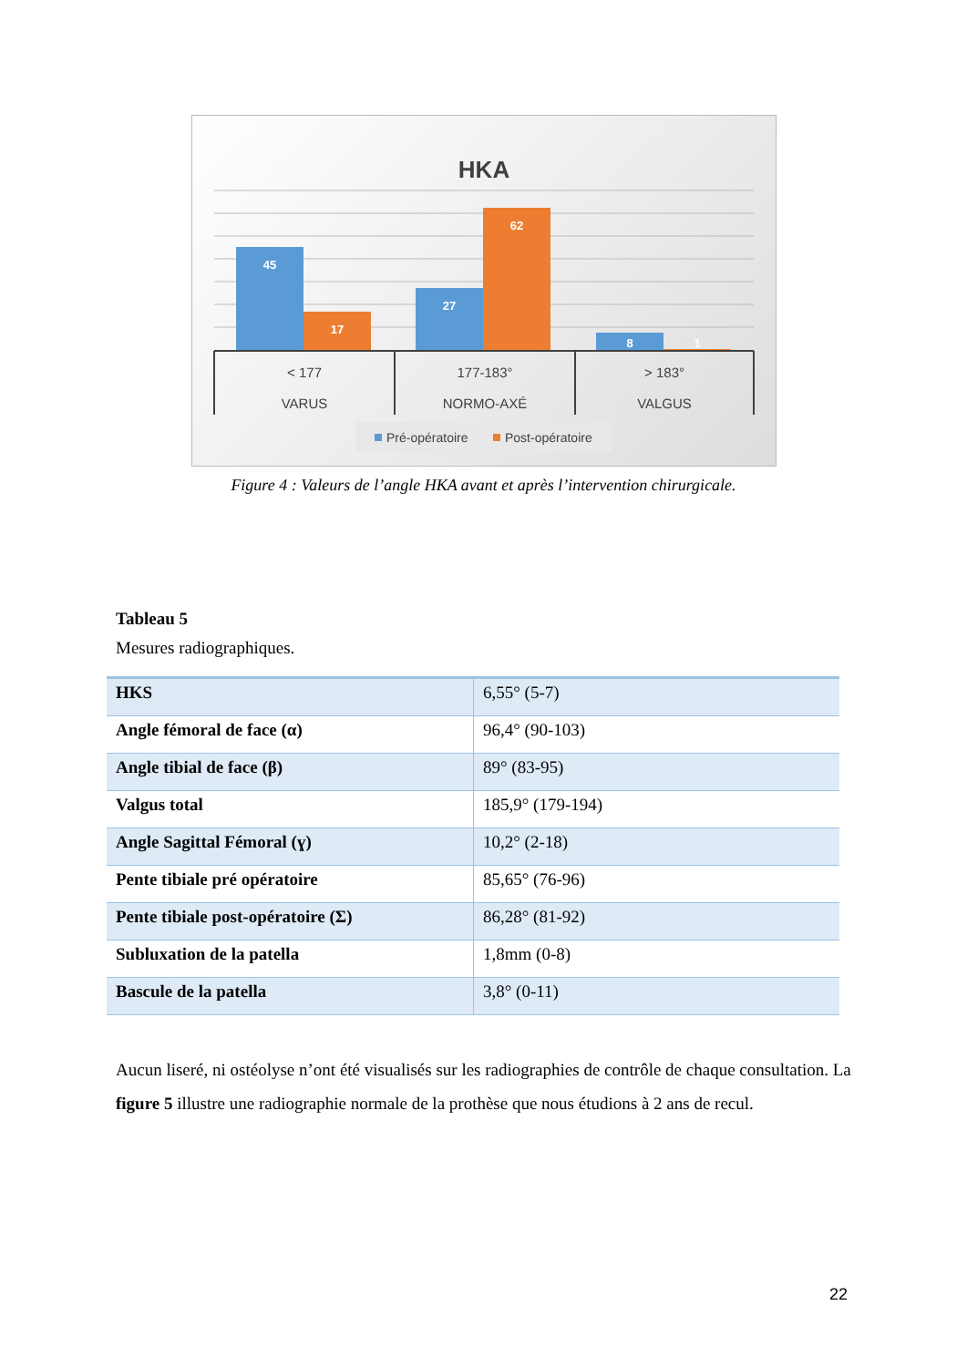HKA
45
17
27
62
8
1
< 177
VARUS
177-183°
NORMO-AXÉ
> 183°
VALGUS
Pré-opératoire
Post-opératoire
Figure 4 : Valeurs de l’angle HKA avant et après l’intervention chirurgicale.
Tableau 5
Mesures radiographiques.
| HKS | 6,55° (5-7) |
| Angle fémoral de face (α) | 96,4° (90-103) |
| Angle tibial de face (β) | 89° (83-95) |
| Valgus total | 185,9° (179-194) |
| Angle Sagittal Fémoral (ɣ) | 10,2° (2-18) |
| Pente tibiale pré opératoire | 85,65° (76-96) |
| Pente tibiale post-opératoire (Σ) | 86,28° (81-92) |
| Subluxation de la patella | 1,8mm (0-8) |
| Bascule de la patella | 3,8° (0-11) |
Aucun liseré, ni ostéolyse n’ont été visualisés sur les radiographies de contrôle de chaque consultation. La figure 5 illustre une radiographie normale de la prothèse que nous étudions à 2 ans de recul.
22